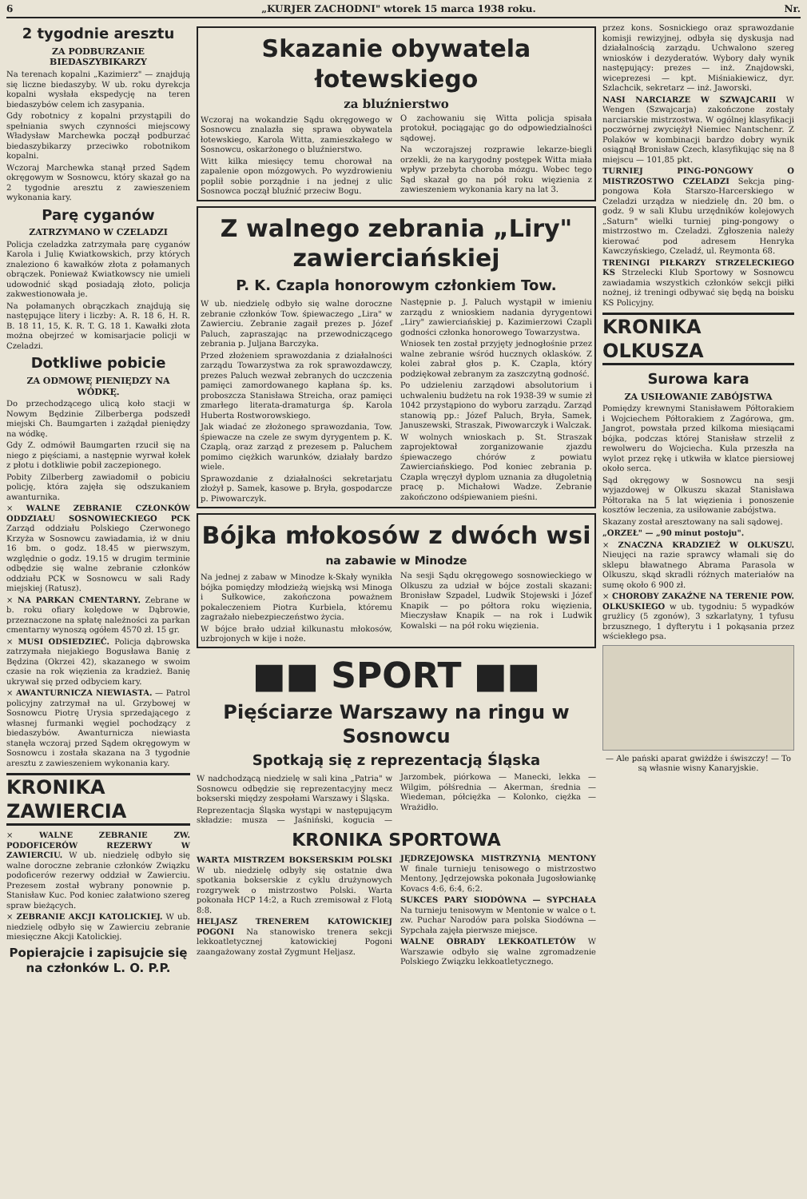6 „KURJER ZACHODNI" wtorek 15 marca 1938 roku. Nr.
2 tygodnie aresztu
ZA PODBURZANIE BIEDASZYBIKARZY
Na terenach kopalni „Kazimierz" — znajdują się liczne biedaszyby. W ub. roku dyrekcja kopalni wysłała ekspedycję na teren biedaszybów celem ich zasypania.
Gdy robotnicy z kopalni przystąpili do spełniania swych czynności miejscowy Władysław Marchewka począł podburzać biedaszybikarzy przeciwko robotnikom kopalni.
Wczoraj Marchewka stanął przed Sądem okręgowym w Sosnowcu, który skazał go na 2 tygodnie aresztu z zawieszeniem wykonania kary.
Parę cyganów
ZATRZYMANO W CZELADZI
Policja czeladzka zatrzymała parę cyganów Karola i Julię Kwiatkowskich, przy których znaleziono 6 kawałków złota z połamanych obrączek. Ponieważ Kwiatkowscy nie umieli udowodnić skąd posiadają złoto, policja zakwestionowała je.
Na połamanych obrączkach znajdują się następujące litery i liczby: A. R. 18 6, H. R. B. 18 11, 15, K. R. T. G. 18 1. Kawałki złota można obejrzeć w komisarjacie policji w Czeladzi.
Dotkliwe pobicie
ZA ODMOWĘ PIENIĘDZY NA WÓDKĘ.
Do przechodzącego ulicą koło stacji w Nowym Będzinie Zilberberga podszedł miejski Ch. Baumgarten i zażądał pieniędzy na wódkę.
Gdy Z. odmówił Baumgarten rzucił się na niego z pięściami, a następnie wyrwał kołek z płotu i dotkliwie pobił zaczepionego.
Pobity Zilberberg zawiadomił o pobiciu policję, która zajęła się odszukaniem awanturnika.
× WALNE ZEBRANIE CZŁONKÓW ODDZIAŁU SOSNOWIECKIEGO PCK Zarząd oddziału Polskiego Czerwonego Krzyża w Sosnowcu zawiadamia, iż w dniu 16 bm. o godz. 18.45 w pierwszym, względnie o godz. 19.15 w drugim terminie odbędzie się walne zebranie członków oddziału PCK w Sosnowcu w sali Rady miejskiej (Ratusz).
× NA PARKAN CMENTARNY. Zebrane w b. roku ofiary kolędowe w Dąbrowie, przeznaczone na spłatę należności za parkan cmentarny wynoszą ogółem 4570 zł. 15 gr.
× MUSI ODSIEDZIEĆ. Policja dąbrowska zatrzymała niejakiego Bogusława Banię z Będzina (Okrzei 42), skazanego w swoim czasie na rok więzienia za kradzież. Banię ukrywał się przed odbyciem kary.
× AWANTURNICZA NIEWIASTA. — Patrol policyjny zatrzymał na ul. Grzybowej w Sosnowcu Piotrę Urysia sprzedającego z własnej furmanki węgiel pochodzący z biedaszybów. Awanturnicza niewiasta stanęła wczoraj przed Sądem okręgowym w Sosnowcu i została skazana na 3 tygodnie aresztu z zawieszeniem wykonania kary.
KRONIKA ZAWIERCIA
× WALNE ZEBRANIE ZW. PODOFICERÓW REZERWY W ZAWIERCIU. W ub. niedzielę odbyło się walne doroczne zebranie członków Związku podoficerów rezerwy oddział w Zawierciu. Prezesem został wybrany ponownie p. Stanisław Kuc. Pod koniec załatwiono szereg spraw bieżących.
× ZEBRANIE AKCJI KATOLICKIEJ. W ub. niedzielę odbyło się w Zawierciu zebranie miesięczne Akcji Katolickiej.
Popierajcie i zapisujcie się na członków L. O. P.P.
Skazanie obywatela łotewskiego
za bluźnierstwo
Wczoraj na wokandzie Sądu okręgowego w Sosnowcu znalazła się sprawa obywatela łotewskiego, Karola Witta, zamieszkałego w Sosnowcu, oskarżonego o bluźnierstwo.
Witt kilka miesięcy temu chorował na zapalenie opon mózgowych. Po wyzdrowieniu poplił sobie porządnie i na jednej z ulic Sosnowca począł bluźnić przeciw Bogu.
O zachowaniu się Witta policja spisała protokuł, pociągając go do odpowiedzialności sądowej.
Na wczorajszej rozprawie lekarze-biegli orzekli, że na karygodny postępek Witta miała wpływ przebyta choroba mózgu. Wobec tego Sąd skazał go na pół roku więzienia z zawieszeniem wykonania kary na lat 3.
Z walnego zebrania „Liry" zawierciańskiej
P. K. Czapla honorowym członkiem Tow.
W ub. niedzielę odbyło się walne doroczne zebranie członków Tow. śpiewaczego „Lira" w Zawierciu. Zebranie zagaił prezes p. Józef Paluch, zapraszając na przewodniczącego zebrania p. Juljana Barczyka.
Przed złożeniem sprawozdania z działalności zarządu Towarzystwa za rok sprawozdawczy, prezes Paluch wezwał zebranych do uczczenia pamięci zamordowanego kapłana śp. ks. proboszcza Stanisława Streicha, oraz pamięci zmarłego literata-dramaturga śp. Karola Huberta Rostworowskiego.
Jak wiadać ze złożonego sprawozdania, Tow. śpiewacze na czele ze swym dyrygentem p. K. Czaplą, oraz zarząd z prezesem p. Paluchem pomimo ciężkich warunków, działały bardzo wiele.
Sprawozdanie z działalności sekretarjatu złożył p. Samek, kasowe p. Bryła, gospodarcze p. Piwowarczyk.
Następnie p. J. Paluch wystąpił w imieniu zarządu z wnioskiem nadania dyrygentowi „Liry" zawierciańskiej p. Kazimierzowi Czapli godności członka honorowego Towarzystwa.
Wniosek ten został przyjęty jednogłośnie przez walne zebranie wśród hucznych oklasków. Z kolei zabrał głos p. K. Czapla, który podziękował zebranym za zaszczytną godność.
Po udzieleniu zarządowi absolutorium i uchwaleniu budżetu na rok 1938-39 w sumie zł 1042 przystąpiono do wyboru zarządu. Zarząd stanowią pp.: Józef Paluch, Bryła, Samek, Januszewski, Straszak, Piwowarczyk i Walczak.
W wolnych wnioskach p. St. Straszak zaprojektował zorganizowanie zjazdu śpiewaczego chórów z powiatu Zawierciańskiego. Pod koniec zebrania p. Czapla wręczył dyplom uznania za długoletnią pracę p. Michałowi Wadze. Zebranie zakończono odśpiewaniem pieśni.
Bójka młokosów z dwóch wsi
na zabawie w Minodze
Na jednej z zabaw w Minodze k-Skały wynikła bójka pomiędzy młodzieżą wiejską wsi Minoga i Sułkowice, zakończona poważnem pokaleczeniem Piotra Kurbiela, któremu zagrażało niebezpieczeństwo życia.
W bójce brało udział kilkunastu młokosów, uzbrojonych w kije i noże.
Na sesji Sądu okręgowego sosnowieckiego w Olkuszu za udział w bójce zostali skazani: Bronisław Szpadel, Ludwik Stojewski i Józef Knapik — po półtora roku więzienia, Mieczysław Knapik — na rok i Ludwik Kowalski — na pół roku więzienia.
■■ SPORT ■■
Pięściarze Warszawy na ringu w Sosnowcu
Spotkają się z reprezentacją Śląska
W nadchodzącą niedzielę w sali kina „Patria" w Sosnowcu odbędzie się reprezentacyjny mecz bokserski między zespołami Warszawy i Śląska.
Reprezentacja Śląska wystąpi w następującym składzie: musza — Jaśniński, kogucia — Jarzombek, piórkowa — Manecki, lekka — Wilgim, półśrednia — Akerman, średnia — Wiedeman, półciężka — Kolonko, ciężka — Wrażidło.
KRONIKA SPORTOWA
WARTA MISTRZEM BOKSERSKIM POLSKI W ub. niedzielę odbyły się ostatnie dwa spotkania bokserskie z cyklu drużynowych rozgrywek o mistrzostwo Polski. Warta pokonała HCP 14:2, a Ruch zremisował z Flotą 8:8.
HELJASZ TRENEREM KATOWICKIEJ POGONI Na stanowisko trenera sekcji lekkoatletycznej katowickiej Pogoni zaangażowany został Zygmunt Heljasz.
JĘDRZEJOWSKA MISTRZYNIĄ MENTONY W finale turnieju tenisowego o mistrzostwo Mentony, Jędrzejowska pokonała Jugosłowiankę Kovacs 4:6, 6:4, 6:2.
SUKCES PARY SIODÓWNA — SYPCHAŁA Na turnieju tenisowym w Mentonie w walce o t. zw. Puchar Narodów para polska Siodówna — Sypchała zajęła pierwsze miejsce.
WALNE OBRADY LEKKOATLETÓW W Warszawie odbyło się walne zgromadzenie Polskiego Związku lekkoatletycznego.
przez kons. Sosnickiego oraz sprawozdanie komisji rewizyjnej, odbyła się dyskusja nad działalnością zarządu. Uchwalono szereg wniosków i dezyderatów. Wybory dały wynik następujący: prezes — inż. Znajdowski, wiceprezesi — kpt. Miśniakiewicz, dyr. Szlachcik, sekretarz — inż. Jaworski.
NASI NARCIARZE W SZWAJCARII W Wengen (Szwajcarja) zakończone zostały narciarskie mistrzostwa. W ogólnej klasyfikacji poczwórnej zwyciężył Niemiec Nantschenr. Z Polaków w kombinacji bardzo dobry wynik osiągnął Bronisław Czech, klasyfikując się na 8 miejscu — 101,85 pkt.
TURNIEJ PING-PONGOWY O MISTRZOSTWO CZELADZI Sekcja ping-pongowa Koła Starszo-Harcerskiego w Czeladzi urządza w niedzielę dn. 20 bm. o godz. 9 w sali Klubu urzędników kolejowych „Saturn" wielki turniej ping-pongowy o mistrzostwo m. Czeladzi. Zgłoszenia należy kierować pod adresem Henryka Kawczyńskiego, Czeladź, ul. Reymonta 68.
TRENINGI PIŁKARZY STRZELECKIEGO KS Strzelecki Klub Sportowy w Sosnowcu zawiadamia wszystkich członków sekcji piłki nożnej, iż treningi odbywać się będą na boisku KS Policyjny.
KRONIKA OLKUSZA
Surowa kara
ZA USIŁOWANIE ZABÓJSTWA
Pomiędzy krewnymi Stanisławem Półtorakiem i Wojciechem Półtorakiem z Zagórowa, gm. Jangrot, powstała przed kilkoma miesiącami bójka, podczas której Stanisław strzelił z rewolweru do Wojciecha. Kula przeszła na wylot przez rękę i utkwiła w klatce piersiowej około serca.
Sąd okręgowy w Sosnowcu na sesji wyjazdowej w Olkuszu skazał Stanisława Półtoraka na 5 lat więzienia i ponoszenie kosztów leczenia, za usiłowanie zabójstwa.
Skazany został aresztowany na sali sądowej.
„ORZEŁ" — „90 minut postoju".
× ZNACZNA KRADZIEŻ W OLKUSZU. Nieujęci na razie sprawcy włamali się do sklepu bławatnego Abrama Parasola w Olkuszu, skąd skradli różnych materiałów na sumę około 6 900 zł.
× CHOROBY ZAKAŹNE NA TERENIE POW. OLKUSKIEGO w ub. tygodniu: 5 wypadków grużlicy (5 zgonów), 3 szkarlatyny, 1 tyfusu brzusznego, 1 dyfterytu i 1 pokąsania przez wściekłego psa.
— Ale pański aparat gwiżdże i świszczy! — To są własnie wisny Kanaryjskie.